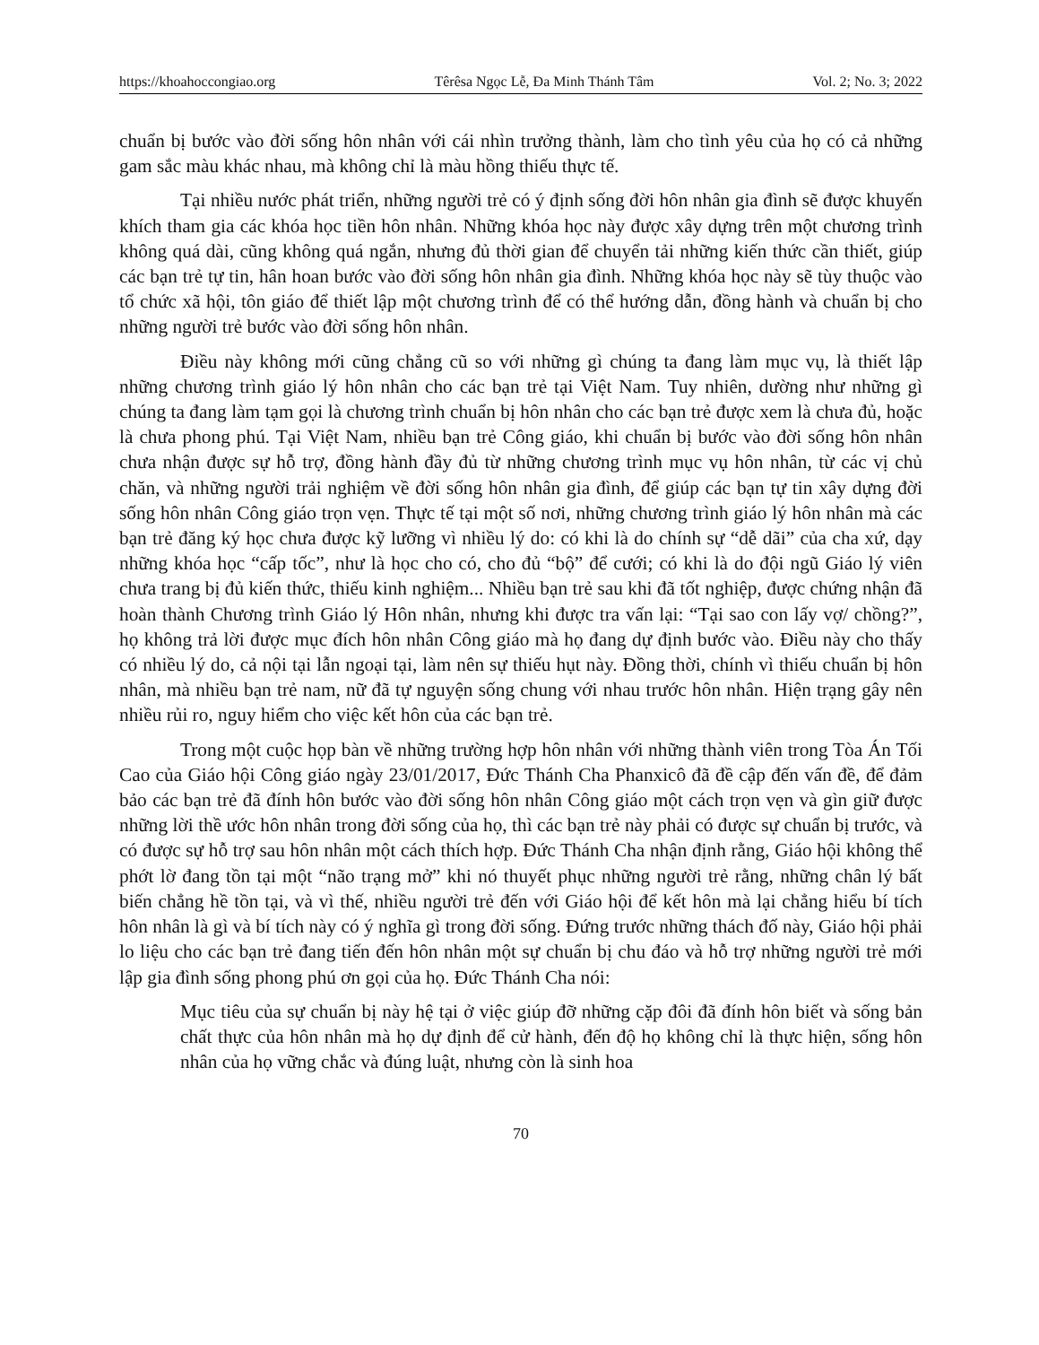https://khoahoccongiao.org Têrêsa Ngọc Lễ, Đa Minh Thánh Tâm Vol. 2; No. 3; 2022
chuẩn bị bước vào đời sống hôn nhân với cái nhìn trưởng thành, làm cho tình yêu của họ có cả những gam sắc màu khác nhau, mà không chỉ là màu hồng thiếu thực tế.
Tại nhiều nước phát triển, những người trẻ có ý định sống đời hôn nhân gia đình sẽ được khuyến khích tham gia các khóa học tiền hôn nhân. Những khóa học này được xây dựng trên một chương trình không quá dài, cũng không quá ngắn, nhưng đủ thời gian để chuyển tải những kiến thức cần thiết, giúp các bạn trẻ tự tin, hân hoan bước vào đời sống hôn nhân gia đình. Những khóa học này sẽ tùy thuộc vào tổ chức xã hội, tôn giáo để thiết lập một chương trình để có thể hướng dẫn, đồng hành và chuẩn bị cho những người trẻ bước vào đời sống hôn nhân.
Điều này không mới cũng chẳng cũ so với những gì chúng ta đang làm mục vụ, là thiết lập những chương trình giáo lý hôn nhân cho các bạn trẻ tại Việt Nam. Tuy nhiên, dường như những gì chúng ta đang làm tạm gọi là chương trình chuẩn bị hôn nhân cho các bạn trẻ được xem là chưa đủ, hoặc là chưa phong phú. Tại Việt Nam, nhiều bạn trẻ Công giáo, khi chuẩn bị bước vào đời sống hôn nhân chưa nhận được sự hỗ trợ, đồng hành đầy đủ từ những chương trình mục vụ hôn nhân, từ các vị chủ chăn, và những người trải nghiệm về đời sống hôn nhân gia đình, để giúp các bạn tự tin xây dựng đời sống hôn nhân Công giáo trọn vẹn. Thực tế tại một số nơi, những chương trình giáo lý hôn nhân mà các bạn trẻ đăng ký học chưa được kỹ lưỡng vì nhiều lý do: có khi là do chính sự “dễ dãi” của cha xứ, dạy những khóa học “cấp tốc”, như là học cho có, cho đủ “bộ” để cưới; có khi là do đội ngũ Giáo lý viên chưa trang bị đủ kiến thức, thiếu kinh nghiệm... Nhiều bạn trẻ sau khi đã tốt nghiệp, được chứng nhận đã hoàn thành Chương trình Giáo lý Hôn nhân, nhưng khi được tra vấn lại: “Tại sao con lấy vợ/ chồng?”, họ không trả lời được mục đích hôn nhân Công giáo mà họ đang dự định bước vào. Điều này cho thấy có nhiều lý do, cả nội tại lẫn ngoại tại, làm nên sự thiếu hụt này. Đồng thời, chính vì thiếu chuẩn bị hôn nhân, mà nhiều bạn trẻ nam, nữ đã tự nguyện sống chung với nhau trước hôn nhân. Hiện trạng gây nên nhiều rủi ro, nguy hiểm cho việc kết hôn của các bạn trẻ.
Trong một cuộc họp bàn về những trường hợp hôn nhân với những thành viên trong Tòa Án Tối Cao của Giáo hội Công giáo ngày 23/01/2017, Đức Thánh Cha Phanxicô đã đề cập đến vấn đề, để đảm bảo các bạn trẻ đã đính hôn bước vào đời sống hôn nhân Công giáo một cách trọn vẹn và gìn giữ được những lời thề ước hôn nhân trong đời sống của họ, thì các bạn trẻ này phải có được sự chuẩn bị trước, và có được sự hỗ trợ sau hôn nhân một cách thích hợp. Đức Thánh Cha nhận định rằng, Giáo hội không thể phớt lờ đang tồn tại một “não trạng mở” khi nó thuyết phục những người trẻ rằng, những chân lý bất biến chẳng hề tồn tại, và vì thế, nhiều người trẻ đến với Giáo hội để kết hôn mà lại chẳng hiểu bí tích hôn nhân là gì và bí tích này có ý nghĩa gì trong đời sống. Đứng trước những thách đố này, Giáo hội phải lo liệu cho các bạn trẻ đang tiến đến hôn nhân một sự chuẩn bị chu đáo và hỗ trợ những người trẻ mới lập gia đình sống phong phú ơn gọi của họ. Đức Thánh Cha nói:
Mục tiêu của sự chuẩn bị này hệ tại ở việc giúp đỡ những cặp đôi đã đính hôn biết và sống bản chất thực của hôn nhân mà họ dự định để cử hành, đến độ họ không chỉ là thực hiện, sống hôn nhân của họ vững chắc và đúng luật, nhưng còn là sinh hoa
70